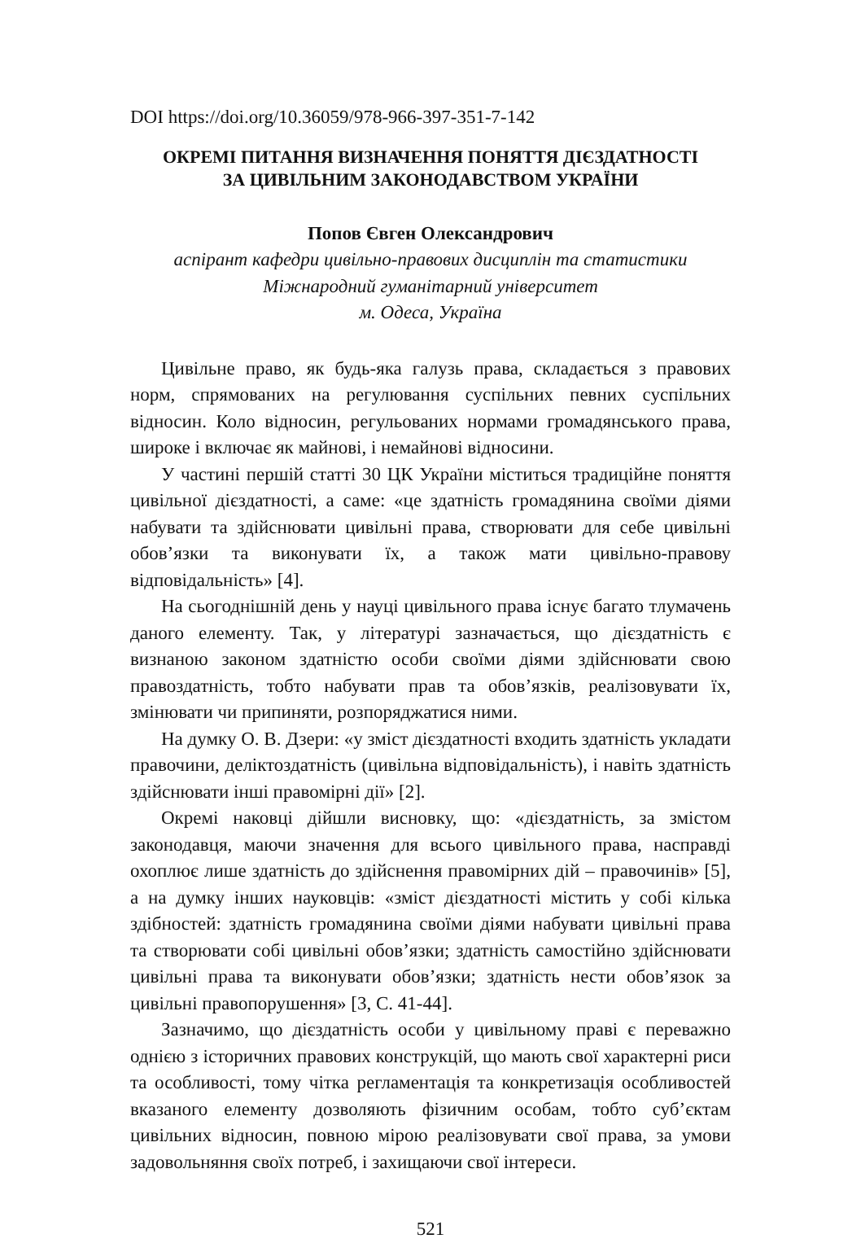DOI https://doi.org/10.36059/978-966-397-351-7-142
ОКРЕМІ ПИТАННЯ ВИЗНАЧЕННЯ ПОНЯТТЯ ДІЄЗДАТНОСТІ
ЗА ЦИВІЛЬНИМ ЗАКОНОДАВСТВОМ УКРАЇНИ
Попов Євген Олександрович
аспірант кафедри цивільно-правових дисциплін та статистики
Міжнародний гуманітарний університет
м. Одеса, Україна
Цивільне право, як будь-яка галузь права, складається з правових норм, спрямованих на регулювання суспільних певних суспільних відносин. Коло відносин, регульованих нормами громадянського права, широке і включає як майнові, і немайнові відносини.
У частині першій статті 30 ЦК України міститься традиційне поняття цивільної дієздатності, а саме: «це здатність громадянина своїми діями набувати та здійснювати цивільні права, створювати для себе цивільні обов’язки та виконувати їх, а також мати цивільно-правову відповідальність» [4].
На сьогоднішній день у науці цивільного права існує багато тлумачень даного елементу. Так, у літературі зазначається, що дієздатність є визнаною законом здатністю особи своїми діями здійснювати свою правоздатність, тобто набувати прав та обов’язків, реалізовувати їх, змінювати чи припиняти, розпоряджатися ними.
На думку О. В. Дзери: «у зміст дієздатності входить здатність укладати правочини, деліктоздатність (цивільна відповідальність), і навіть здатність здійснювати інші правомірні дії» [2].
Окремі наковці дійшли висновку, що: «дієздатність, за змістом законодавця, маючи значення для всього цивільного права, насправді охоплює лише здатність до здійснення правомірних дій – правочинів» [5], а на думку інших науковців: «зміст дієздатності містить у собі кілька здібностей: здатність громадянина своїми діями набувати цивільні права та створювати собі цивільні обов’язки; здатність самостійно здійснювати цивільні права та виконувати обов’язки; здатність нести обов’язок за цивільні правопорушення» [3, С. 41-44].
Зазначимо, що дієздатність особи у цивільному праві є переважно однією з історичних правових конструкцій, що мають свої характерні риси та особливості, тому чітка регламентація та конкретизація особливостей вказаного елементу дозволяють фізичним особам, тобто суб’єктам цивільних відносин, повною мірою реалізовувати свої права, за умови задовольняння своїх потреб, і захищаючи свої інтереси.
521